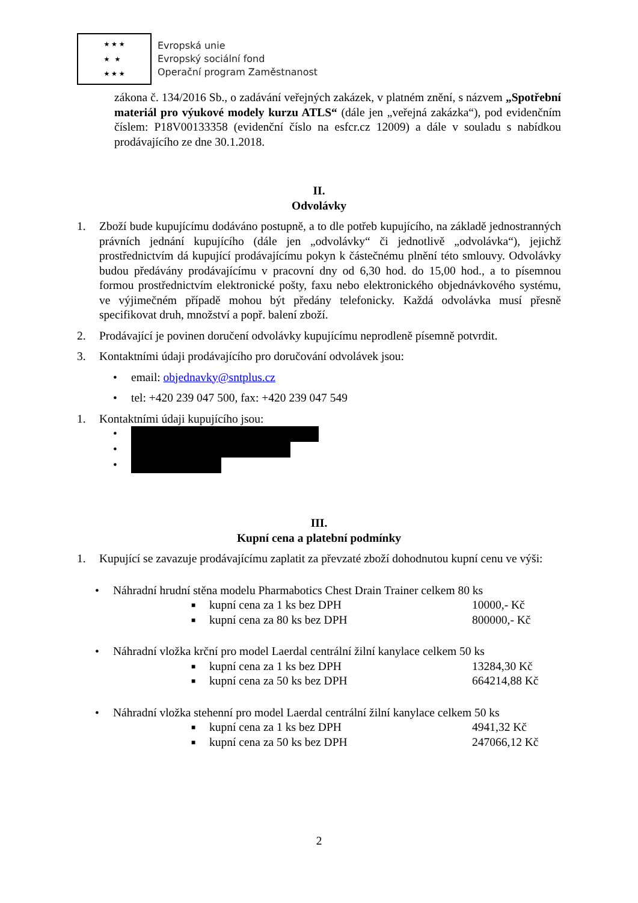★ ★ ★
★ ★
★ ★ ★
Evropská unie
Evropský sociální fond
Operační program Zaměstnanost
zákona č. 134/2016 Sb., o zadávání veřejných zakázek, v platném znění, s názvem „Spotřební materiál pro výukové modely kurzu ATLS“ (dále jen „veřejná zakázka“), pod evidenčním číslem: P18V00133358 (evidenční číslo na esfcr.cz 12009) a dále v souladu s nabídkou prodávajícího ze dne 30.1.2018.
II.
Odvolávky
1. Zboží bude kupujícímu dodáváno postupně, a to dle potřeb kupujícího, na základě jednostranných právních jednání kupujícího (dále jen „odvolávky“ či jednotlivě „odvolávka“), jejichž prostřednictvím dá kupující prodávajícímu pokyn k částečnému plnění této smlouvy. Odvolávky budou předávány prodávajícímu v pracovní dny od 6,30 hod. do 15,00 hod., a to písemnou formou prostřednictvím elektronické pošty, faxu nebo elektronického objednávkového systému, ve výjimečném případě mohou být předány telefonicky. Každá odvolávka musí přesně specifikovat druh, množství a popř. balení zboží.
2. Prodávající je povinen doručení odvolávky kupujícímu neprodleně písemně potvrdit.
3. Kontaktními údaji prodávajícího pro doručování odvolávek jsou:
• email: objednavky@sntplus.cz
• tel: +420 239 047 500, fax: +420 239 047 549
1. Kontaktními údaji kupujícího jsou:
•
•
•
III.
Kupní cena a platební podmínky
1. Kupující se zavazuje prodávajícímu zaplatit za převzaté zboží dohodnutou kupní cenu ve výši:
• Náhradní hrudní stěna modelu Pharmabotics Chest Drain Trainer celkem 80 ks
■ kupní cena za 1 ks bez DPH 10000,- Kč
■ kupní cena za 80 ks bez DPH 800000,- Kč
• Náhradní vložka krční pro model Laerdal centrální žilní kanylace celkem 50 ks
■ kupní cena za 1 ks bez DPH 13284,30 Kč
■ kupní cena za 50 ks bez DPH 664214,88 Kč
• Náhradní vložka stehenní pro model Laerdal centrální žilní kanylace celkem 50 ks
■ kupní cena za 1 ks bez DPH 4941,32 Kč
■ kupní cena za 50 ks bez DPH 247066,12 Kč
2